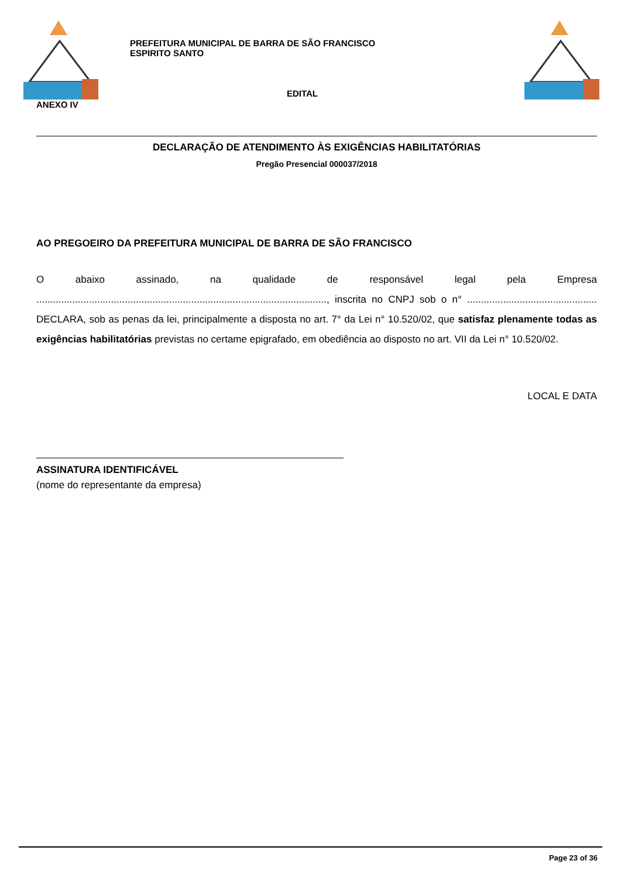PREFEITURA MUNICIPAL DE BARRA DE SÃO FRANCISCO
ESPIRITO SANTO
EDITAL
ANEXO IV
DECLARAÇÃO DE ATENDIMENTO ÀS EXIGÊNCIAS HABILITATÓRIAS
Pregão Presencial 000037/2018
AO PREGOEIRO DA PREFEITURA MUNICIPAL DE BARRA DE SÃO FRANCISCO
O abaixo assinado, na qualidade de responsável legal pela Empresa ........................................................................................................., inscrita no CNPJ sob o n° ............................................... DECLARA, sob as penas da lei, principalmente a disposta no art. 7° da Lei n° 10.520/02, que satisfaz plenamente todas as exigências habilitatórias previstas no certame epigrafado, em obediência ao disposto no art. VII da Lei n° 10.520/02.
LOCAL E DATA
ASSINATURA IDENTIFICÁVEL
(nome do representante da empresa)
Page 23 of 36